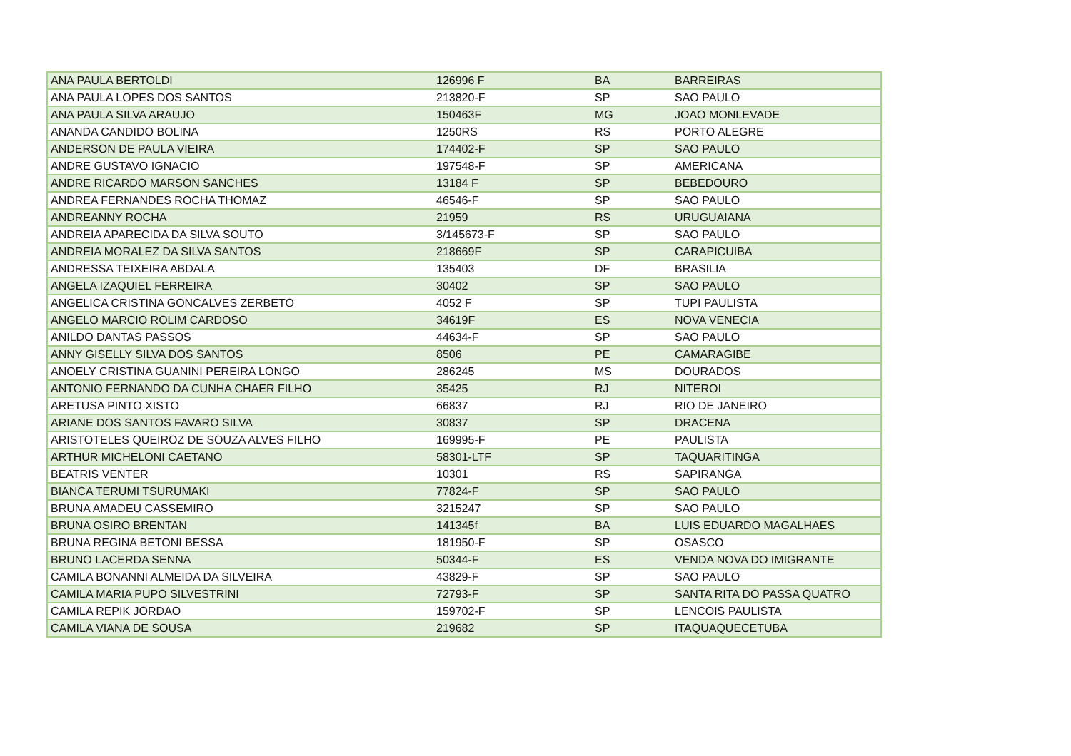| ANA PAULA BERTOLDI | 126996 F | BA | BARREIRAS |
| ANA PAULA LOPES DOS SANTOS | 213820-F | SP | SAO PAULO |
| ANA PAULA SILVA ARAUJO | 150463F | MG | JOAO MONLEVADE |
| ANANDA CANDIDO BOLINA | 1250RS | RS | PORTO ALEGRE |
| ANDERSON DE PAULA VIEIRA | 174402-F | SP | SAO PAULO |
| ANDRE GUSTAVO IGNACIO | 197548-F | SP | AMERICANA |
| ANDRE RICARDO MARSON SANCHES | 13184 F | SP | BEBEDOURO |
| ANDREA FERNANDES ROCHA THOMAZ | 46546-F | SP | SAO PAULO |
| ANDREANNY ROCHA | 21959 | RS | URUGUAIANA |
| ANDREIA APARECIDA DA SILVA SOUTO | 3/145673-F | SP | SAO PAULO |
| ANDREIA MORALEZ DA SILVA SANTOS | 218669F | SP | CARAPICUIBA |
| ANDRESSA TEIXEIRA ABDALA | 135403 | DF | BRASILIA |
| ANGELA IZAQUIEL FERREIRA | 30402 | SP | SAO PAULO |
| ANGELICA CRISTINA GONCALVES ZERBETO | 4052 F | SP | TUPI PAULISTA |
| ANGELO MARCIO ROLIM CARDOSO | 34619F | ES | NOVA VENECIA |
| ANILDO DANTAS PASSOS | 44634-F | SP | SAO PAULO |
| ANNY GISELLY SILVA DOS SANTOS | 8506 | PE | CAMARAGIBE |
| ANOELY CRISTINA GUANINI PEREIRA LONGO | 286245 | MS | DOURADOS |
| ANTONIO FERNANDO DA CUNHA CHAER FILHO | 35425 | RJ | NITEROI |
| ARETUSA PINTO XISTO | 66837 | RJ | RIO DE JANEIRO |
| ARIANE DOS SANTOS FAVARO SILVA | 30837 | SP | DRACENA |
| ARISTOTELES QUEIROZ DE SOUZA ALVES FILHO | 169995-F | PE | PAULISTA |
| ARTHUR MICHELONI CAETANO | 58301-LTF | SP | TAQUARITINGA |
| BEATRIS VENTER | 10301 | RS | SAPIRANGA |
| BIANCA TERUMI TSURUMAKI | 77824-F | SP | SAO PAULO |
| BRUNA AMADEU CASSEMIRO | 3215247 | SP | SAO PAULO |
| BRUNA OSIRO BRENTAN | 141345f | BA | LUIS EDUARDO MAGALHAES |
| BRUNA REGINA BETONI BESSA | 181950-F | SP | OSASCO |
| BRUNO LACERDA SENNA | 50344-F | ES | VENDA NOVA DO IMIGRANTE |
| CAMILA BONANNI ALMEIDA DA SILVEIRA | 43829-F | SP | SAO PAULO |
| CAMILA MARIA PUPO SILVESTRINI | 72793-F | SP | SANTA RITA DO PASSA QUATRO |
| CAMILA REPIK JORDAO | 159702-F | SP | LENCOIS PAULISTA |
| CAMILA VIANA DE SOUSA | 219682 | SP | ITAQUAQUECETUBA |